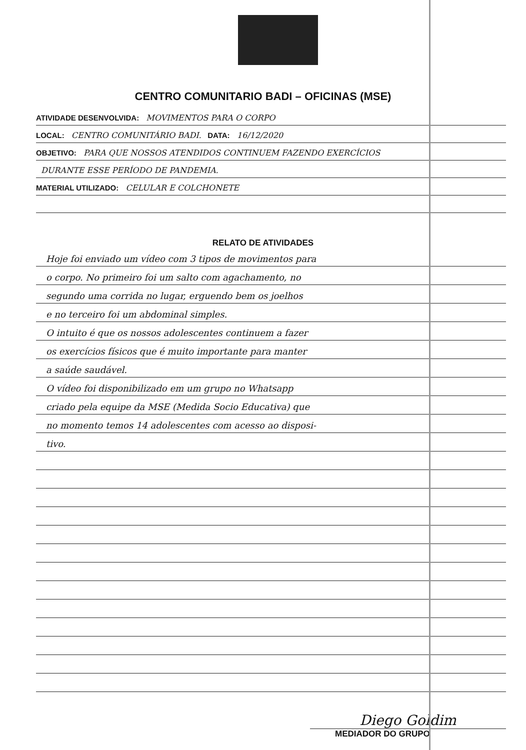CENTRO COMUNITARIO BADI – OFICINAS (MSE)
ATIVIDADE DESENVOLVIDA: MOVIMENTOS PARA O CORPO
LOCAL: CENTRO COMUNITÁRIO BADI. DATA: 16/12/2020
OBJETIVO: PARA QUE NOSSOS ATENDIDOS CONTINUEM FAZENDO EXERCÍCIOS
DURANTE ESSE PERÍODO DE PANDEMIA.
MATERIAL UTILIZADO: CELULAR E COLCHONETE
RELATO DE ATIVIDADES
Hoje foi enviado um vídeo com 3 tipos de movimentos para
o corpo. No primeiro foi um salto com agachamento, no
segundo uma corrida no lugar, erguendo bem os joelhos
e no terceiro foi um abdominal simples.
O intuito é que os nossos adolescentes continuem a fazer
os exercícios físicos que é muito importante para manter
a saúde saudável.
O vídeo foi disponibilizado em um grupo no Whatsapp
criado pela equipe da MSE (Medida Socio Educativa) que
no momento temos 14 adolescentes com acesso ao disposi-
tivo.
Diego Goldim
MEDIADOR DO GRUPO